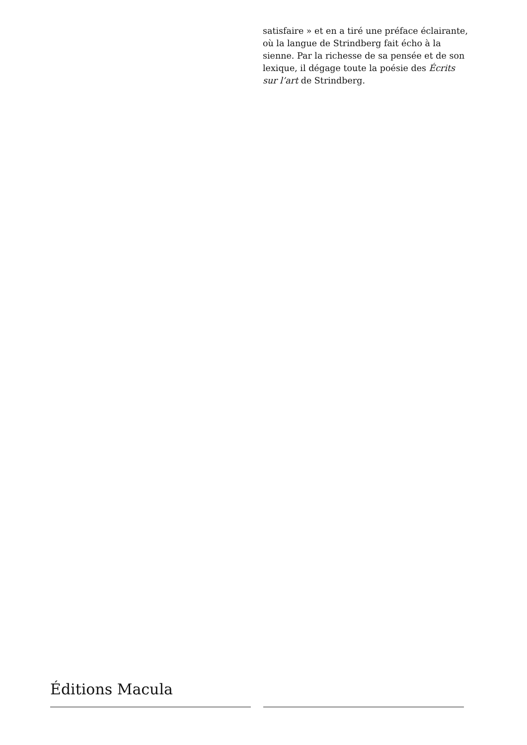satisfaire » et en a tiré une préface éclairante, où la langue de Strindberg fait écho à la sienne. Par la richesse de sa pensée et de son lexique, il dégage toute la poésie des Écrits sur l’art de Strindberg.
Éditions Macula